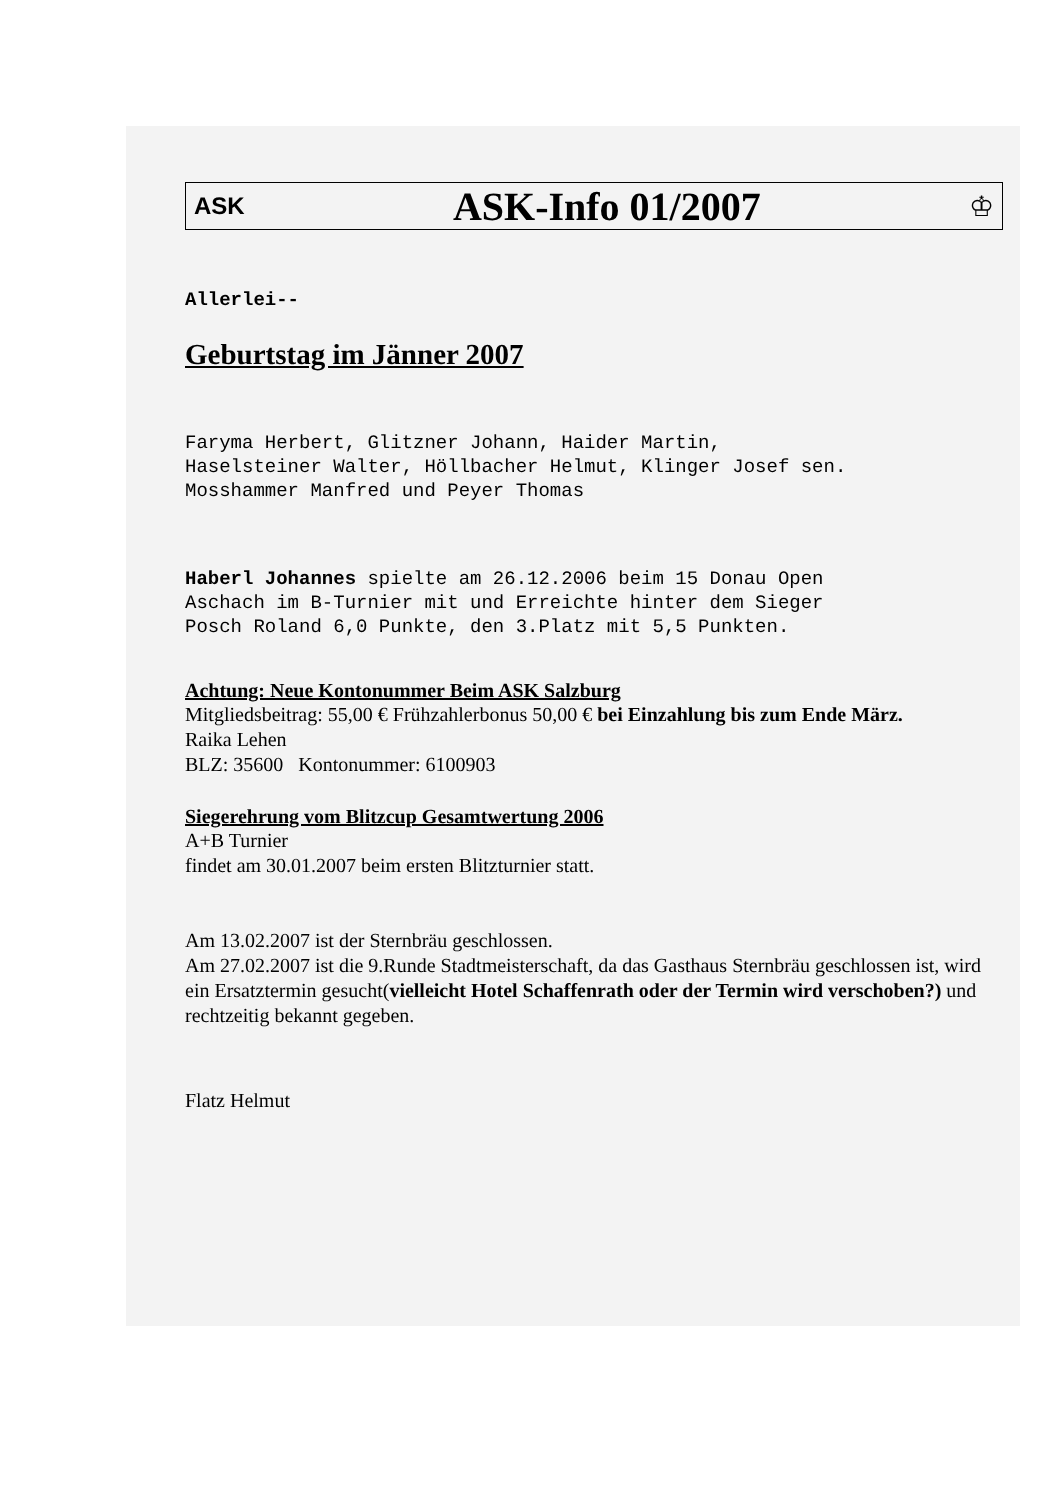ASK ASK-Info 01/2007 ♔
Allerlei--
Geburtstag im Jänner 2007
Faryma Herbert, Glitzner Johann, Haider Martin,
Haselsteiner Walter, Höllbacher Helmut, Klinger Josef sen.
Mosshammer Manfred und Peyer Thomas
Haberl Johannes spielte am 26.12.2006 beim 15 Donau Open
Aschach im B-Turnier mit und Erreichte hinter dem Sieger
Posch Roland 6,0 Punkte, den 3.Platz mit 5,5 Punkten.
Achtung: Neue Kontonummer Beim ASK Salzburg
Mitgliedsbeitrag: 55,00 € Frühzahlerbonus 50,00 € bei Einzahlung bis zum Ende März.
Raika Lehen
BLZ: 35600 Kontonummer: 6100903
Siegerehrung vom Blitzcup Gesamtwertung 2006
A+B Turnier
findet am 30.01.2007 beim ersten Blitzturnier statt.
Am 13.02.2007 ist der Sternbräu geschlossen.
Am 27.02.2007 ist die 9.Runde Stadtmeisterschaft, da das Gasthaus Sternbräu geschlossen ist, wird ein Ersatztermin gesucht(vielleicht Hotel Schaffenrath oder der Termin wird verschoben?) und rechtzeitig bekannt gegeben.
Flatz Helmut